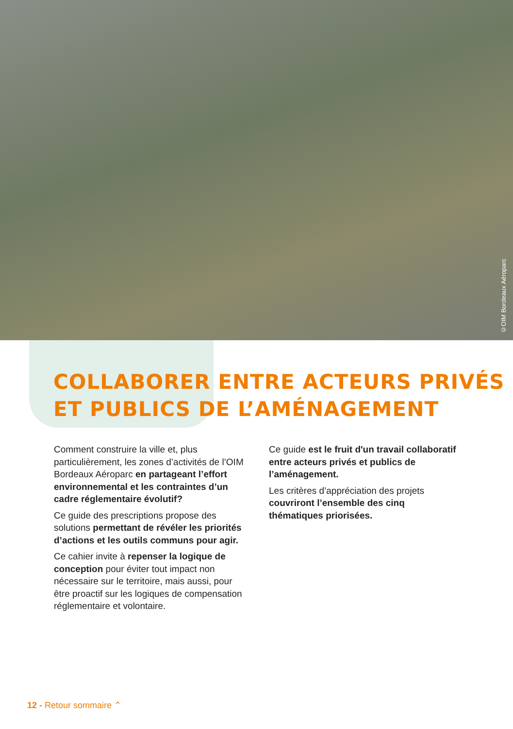©OIM Bordeaux Aéroparc
COLLABORER ENTRE ACTEURS PRIVÉS
ET PUBLICS DE L’AMÉNAGEMENT
Comment construire la ville et, plus particulièrement, les zones d’activités de l’OIM Bordeaux Aéroparc en partageant l’effort environnemental et les contraintes d’un cadre réglementaire évolutif?
Ce guide des prescriptions propose des solutions permettant de révéler les priorités d’actions et les outils communs pour agir.
Ce cahier invite à repenser la logique de conception pour éviter tout impact non nécessaire sur le territoire, mais aussi, pour être proactif sur les logiques de compensation réglementaire et volontaire.
Ce guide est le fruit d'un travail collaboratif entre acteurs privés et publics de l’aménagement.
Les critères d’appréciation des projets couvriront l’ensemble des cinq thématiques priorisées.
12 - Retour sommaire ⌃